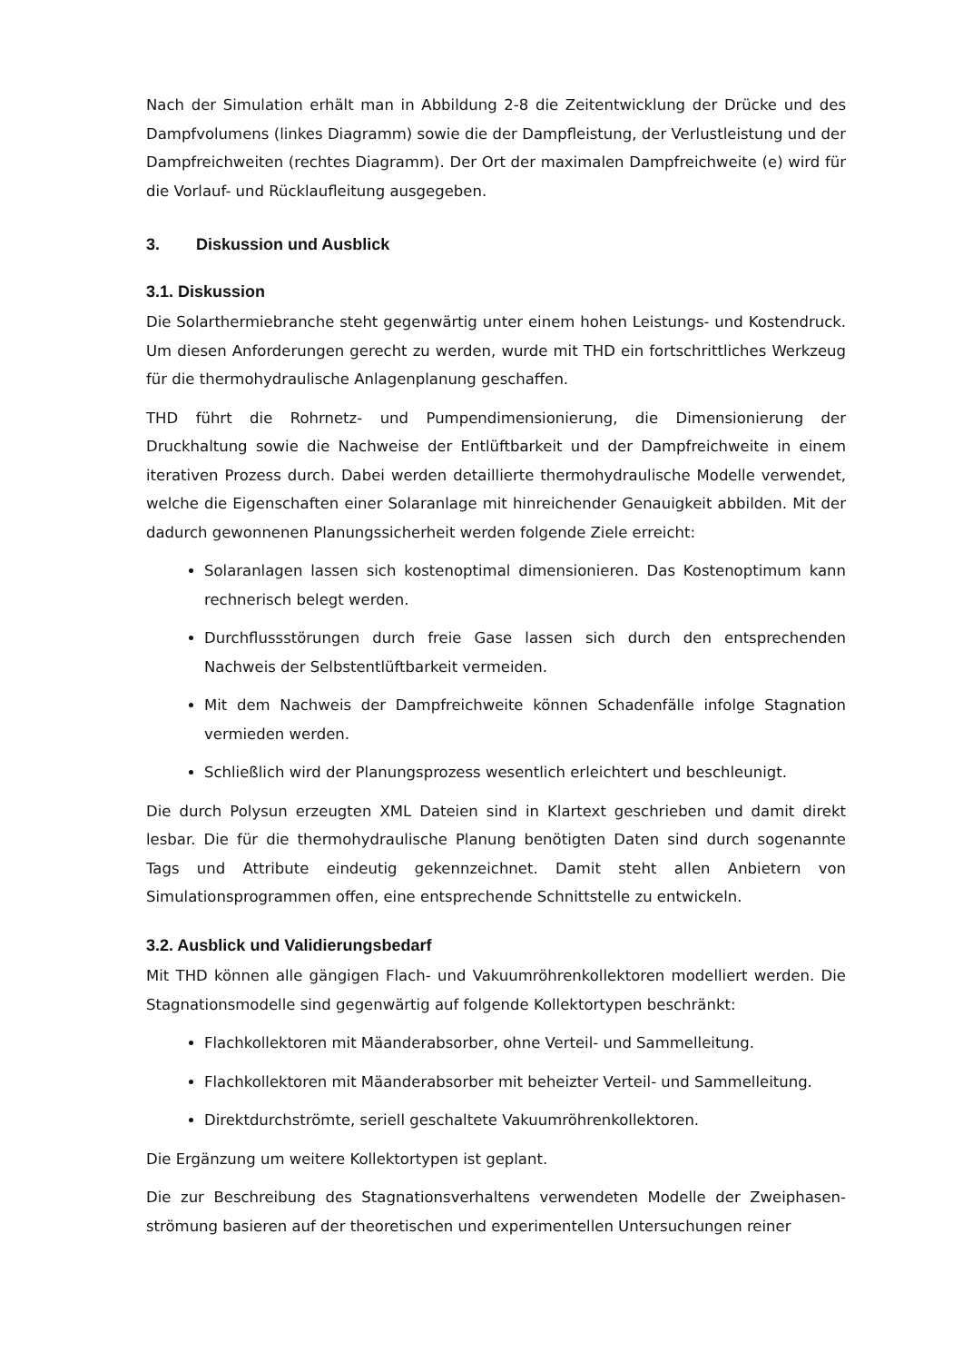Nach der Simulation erhält man in Abbildung 2-8 die Zeitentwicklung der Drücke und des Dampfvolumens (linkes Diagramm) sowie die der Dampfleistung, der Verlustleistung und der Dampfreichweiten (rechtes Diagramm). Der Ort der maximalen Dampfreichweite (e) wird für die Vorlauf- und Rücklaufleitung ausgegeben.
3. Diskussion und Ausblick
3.1. Diskussion
Die Solarthermiebranche steht gegenwärtig unter einem hohen Leistungs- und Kostendruck. Um diesen Anforderungen gerecht zu werden, wurde mit THD ein fortschrittliches Werkzeug für die thermohydraulische Anlagenplanung geschaffen.
THD führt die Rohrnetz- und Pumpendimensionierung, die Dimensionierung der Druckhaltung sowie die Nachweise der Entlüftbarkeit und der Dampfreichweite in einem iterativen Prozess durch. Dabei werden detaillierte thermohydraulische Modelle verwendet, welche die Eigenschaften einer Solaranlage mit hinreichender Genauigkeit abbilden. Mit der dadurch gewonnenen Planungssicherheit werden folgende Ziele erreicht:
Solaranlagen lassen sich kostenoptimal dimensionieren. Das Kostenoptimum kann rechnerisch belegt werden.
Durchflussstörungen durch freie Gase lassen sich durch den entsprechenden Nachweis der Selbstentlüftbarkeit vermeiden.
Mit dem Nachweis der Dampfreichweite können Schadenfälle infolge Stagnation vermieden werden.
Schließlich wird der Planungsprozess wesentlich erleichtert und beschleunigt.
Die durch Polysun erzeugten XML Dateien sind in Klartext geschrieben und damit direkt lesbar. Die für die thermohydraulische Planung benötigten Daten sind durch sogenannte Tags und Attribute eindeutig gekennzeichnet. Damit steht allen Anbietern von Simulationsprogrammen offen, eine entsprechende Schnittstelle zu entwickeln.
3.2. Ausblick und Validierungsbedarf
Mit THD können alle gängigen Flach- und Vakuumröhrenkollektoren modelliert werden. Die Stagnationsmodelle sind gegenwärtig auf folgende Kollektortypen beschränkt:
Flachkollektoren mit Mäanderabsorber, ohne Verteil- und Sammelleitung.
Flachkollektoren mit Mäanderabsorber mit beheizter Verteil- und Sammelleitung.
Direktdurchströmte, seriell geschaltete Vakuumröhrenkollektoren.
Die Ergänzung um weitere Kollektortypen ist geplant.
Die zur Beschreibung des Stagnationsverhaltens verwendeten Modelle der Zweiphasen-strömung basieren auf der theoretischen und experimentellen Untersuchungen reiner